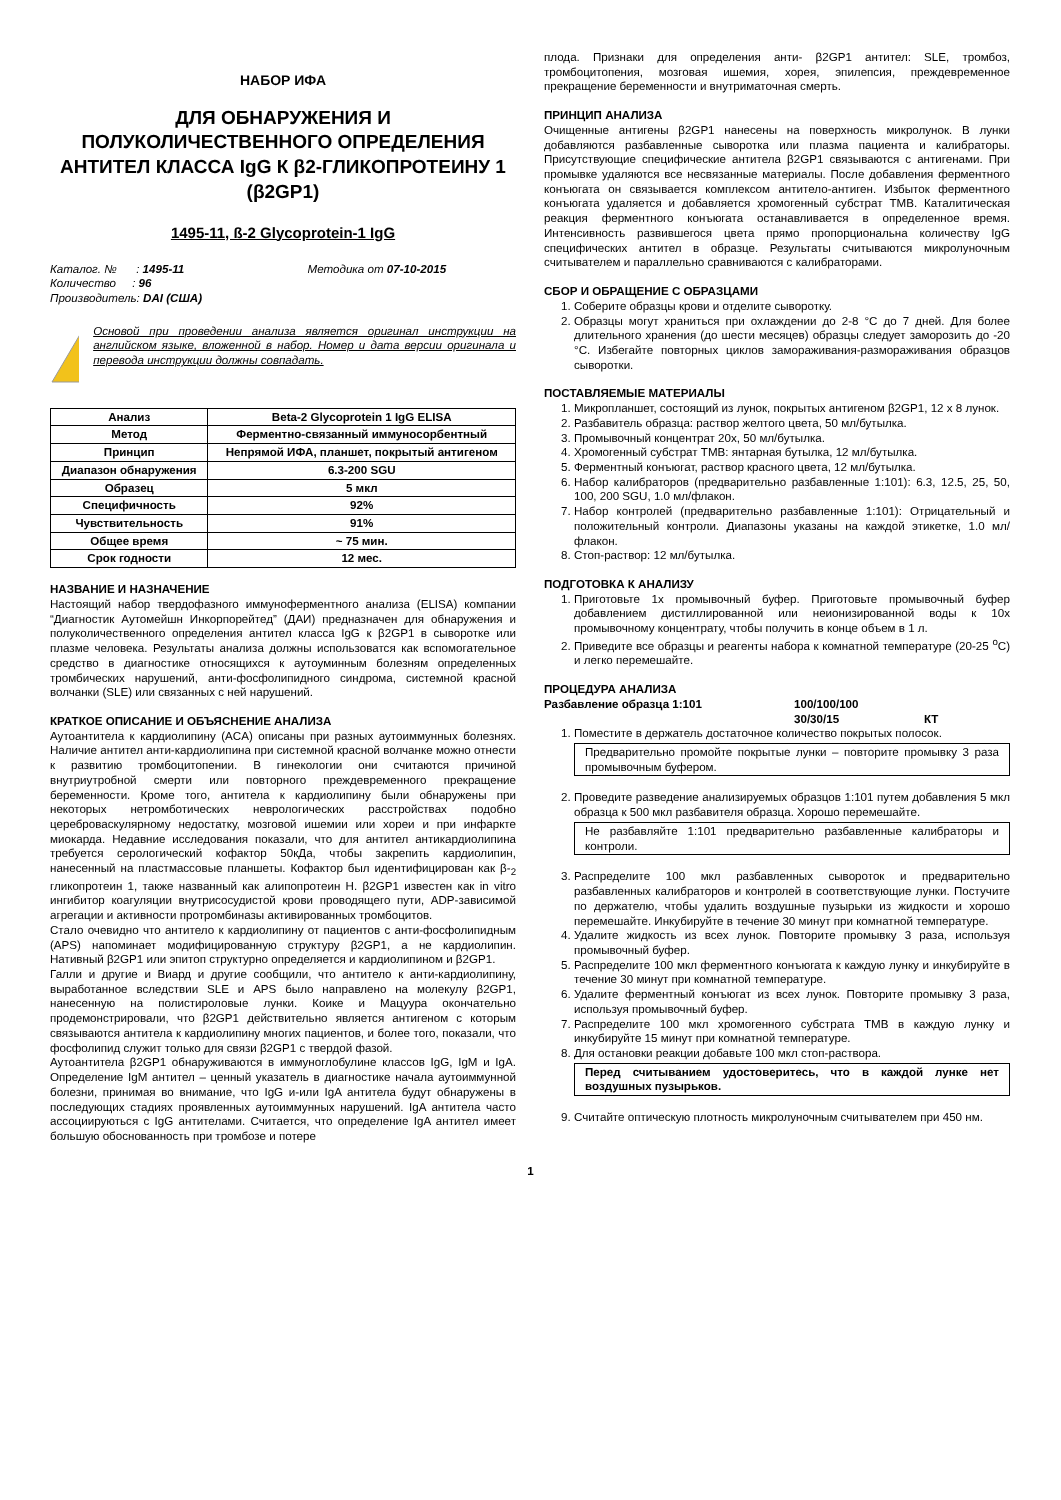НАБОР ИФА
ДЛЯ ОБНАРУЖЕНИЯ И ПОЛУКОЛИЧЕСТВЕННОГО ОПРЕДЕЛЕНИЯ АНТИТЕЛ КЛАССА IgG К β2-ГЛИКОПРОТЕИНУ 1 (β2GP1)
1495-11, ß-2 Glycoprotein-1 IgG
Каталог. № : 1495-11 Методика от 07-10-2015
Количество : 96
Производитель: DAI (США)
Основой при проведении анализа является оригинал инструкции на английском языке, вложенной в набор. Номер и дата версии оригинала и перевода инструкции должны совпадать.
| Анализ | Beta-2 Glycoprotein 1 IgG ELISA |
| Метод | Ферментно-связанный иммуносорбентный |
| Принцип | Непрямой ИФА, планшет, покрытый антигеном |
| Диапазон обнаружения | 6.3-200 SGU |
| Образец | 5 мкл |
| Специфичность | 92% |
| Чувствительность | 91% |
| Общее время | ~ 75 мин. |
| Срок годности | 12 мес. |
НАЗВАНИЕ И НАЗНАЧЕНИЕ
Настоящий набор твердофазного иммуноферментного анализа (ELISA) компании “Диагностик Аутомейшн Инкорпорейтед” (ДАИ) предназначен для обнаружения и полуколичественного определения антител класса IgG к β2GP1 в сыворотке или плазме человека. Результаты анализа должны использоватся как вспомогательное средство в диагностике относящихся к аутоуминным болезням определенных тромбических нарушений, анти-фосфолипидного синдрома, системной красной волчанки (SLE) или связанных с ней нарушений.
КРАТКОЕ ОПИСАНИЕ И ОБЪЯСНЕНИЕ АНАЛИЗА
Аутоантитела к кардиолипину (ACA) описаны при разных аутоиммунных болезнях. Наличие антител анти-кардиолипина при системной красной волчанке можно отнести к развитию тромбоцитопении. В гинекологии они считаются причиной внутриутробной смерти или повторного преждевременного прекращение беременности. Кроме того, антитела к кардиолипину были обнаружены при некоторых нетромботических неврологических расстройствах подобно цереброваскулярному недостатку, мозговой ишемии или хореи и при инфаркте миокарда. Недавние исследования показали, что для антител антикардиолипина требуется серологический кофактор 50кДа, чтобы закрепить кардиолипин, нанесенный на пластмассовые планшеты. Кофактор был идентифицирован как β-<sub>2</sub> гликопротеин 1, также названный как алипопротеин H. β2GP1 известен как in vitro ингибитор коагуляции внутрисосудистой крови проводящего пути, ADP-зависимой агрегации и активности протромбиназы активированных тромбоцитов.
Стало очевидно что антитело к кардиолипину от пациентов с анти-фосфолипидным (APS) напоминает модифицированную структуру β2GP1, а не кардиолипин. Нативный β2GP1 или эпитоп структурно определяется и кардиолипином и β2GP1.
Галли и другие и Виард и другие сообщили, что антитело к анти-кардиолипину, выработанное вследствии SLE и APS было направлено на молекулу β2GP1, нанесенную на полистироловые лунки. Коике и Мацуура окончательно продемонстрировали, что β2GP1 действительно является антигеном с которым связываются антитела к кардиолипину многих пациентов, и более того, показали, что фосфолипид служит только для связи β2GP1 с твердой фазой.
Аутоантитела β2GP1 обнаруживаются в иммуноглобулине классов IgG, IgM и IgA. Определение IgM антител – ценный указатель в диагностике начала аутоиммунной болезни, принимая во внимание, что IgG и-или IgA антитела будут обнаружены в последующих стадиях проявленных аутоиммунных нарушений. IgA антитела часто ассоциируються с IgG антителами. Считается, что определение IgA антител имеет большую обоснованность при тромбозе и потере
плода. Признаки для определения анти- β2GP1 антител: SLE, тромбоз, тромбоцитопения, мозговая ишемия, хорея, эпилепсия, преждевременное прекращение беременности и внутриматочная смерть.
ПРИНЦИП АНАЛИЗА
Очищенные антигены β2GP1 нанесены на поверхность микролунок. В лунки добавляются разбавленные сыворотка или плазма пациента и калибраторы. Присутствующие специфические антитела β2GP1 связываются с антигенами. При промывке удаляются все несвязанные материалы. После добавления ферментного конъюгата он связывается комплексом антитело-антиген. Избыток ферментного конъюгата удаляется и добавляется хромогенный субстрат TMB. Каталитическая реакция ферментного конъюгата останавливается в определенное время. Интенсивность развившегося цвета прямо пропорциональна количеству IgG специфических антител в образце. Результаты считываются микролуночным считывателем и параллельно сравниваются с калибраторами.
СБОР И ОБРАЩЕНИЕ С ОБРАЗЦАМИ
1. Соберите образцы крови и отделите сыворотку.
2. Образцы могут храниться при охлаждении до 2-8 °C до 7 дней. Для более длительного хранения (до шести месяцев) образцы следует заморозить до -20 °C. Избегайте повторных циклов замораживания-размораживания образцов сыворотки.
ПОСТАВЛЯЕМЫЕ МАТЕРИАЛЫ
1. Микропланшет, состоящий из лунок, покрытых антигеном β2GP1, 12 x 8 лунок.
2. Разбавитель образца: раствор желтого цвета, 50 мл/бутылка.
3. Промывочный концентрат 20x, 50 мл/бутылка.
4. Хромогенный субстрат TMB: янтарная бутылка, 12 мл/бутылка.
5. Ферментный конъюгат, раствор красного цвета, 12 мл/бутылка.
6. Набор калибраторов (предварительно разбавленные 1:101): 6.3, 12.5, 25, 50, 100, 200 SGU, 1.0 мл/флакон.
7. Набор контролей (предварительно разбавленные 1:101): Отрицательный и положительный контроли. Диапазоны указаны на каждой этикетке, 1.0 мл/флакон.
8. Стоп-раствор: 12 мл/бутылка.
ПОДГОТОВКА К АНАЛИЗУ
1. Приготовьте 1x промывочный буфер. Приготовьте промывочный буфер добавлением дистиллированной или неионизированной воды к 10x промывочному концентрату, чтобы получить в конце объем в 1 л.
2. Приведите все образцы и реагенты набора к комнатной температуре (20-25 <sup>o</sup>C) и легко перемешайте.
ПРОЦЕДУРА АНАЛИЗА
Разбавление образца 1:101 100/100/100 30/30/15 КТ
1. Поместите в держатель достаточное количество покрытых полосок.
Предварительно промойте покрытые лунки – повторите промывку 3 раза промывочным буфером.
2. Проведите разведение анализируемых образцов 1:101 путем добавления 5 мкл образца к 500 мкл разбавителя образца. Хорошо перемешайте.
Не разбавляйте 1:101 предварительно разбавленные калибраторы и контроли.
3. Распределите 100 мкл разбавленных сывороток и предварительно разбавленных калибраторов и контролей в соответствующие лунки. Постучите по держателю, чтобы удалить воздушные пузырьки из жидкости и хорошо перемешайте. Инкубируйте в течение 30 минут при комнатной температуре.
4. Удалите жидкость из всех лунок. Повторите промывку 3 раза, используя промывочный буфер.
5. Распределите 100 мкл ферментного конъюгата к каждую лунку и инкубируйте в течение 30 минут при комнатной температуре.
6. Удалите ферментный конъюгат из всех лунок. Повторите промывку 3 раза, используя промывочный буфер.
7. Распределите 100 мкл хромогенного субстрата TMB в каждую лунку и инкубируйте 15 минут при комнатной температуре.
8. Для остановки реакции добавьте 100 мкл стоп-раствора.
Перед считыванием удостоверитесь, что в каждой лунке нет воздушных пузырьков.
9. Считайте оптическую плотность микролуночным считывателем при 450 нм.
1